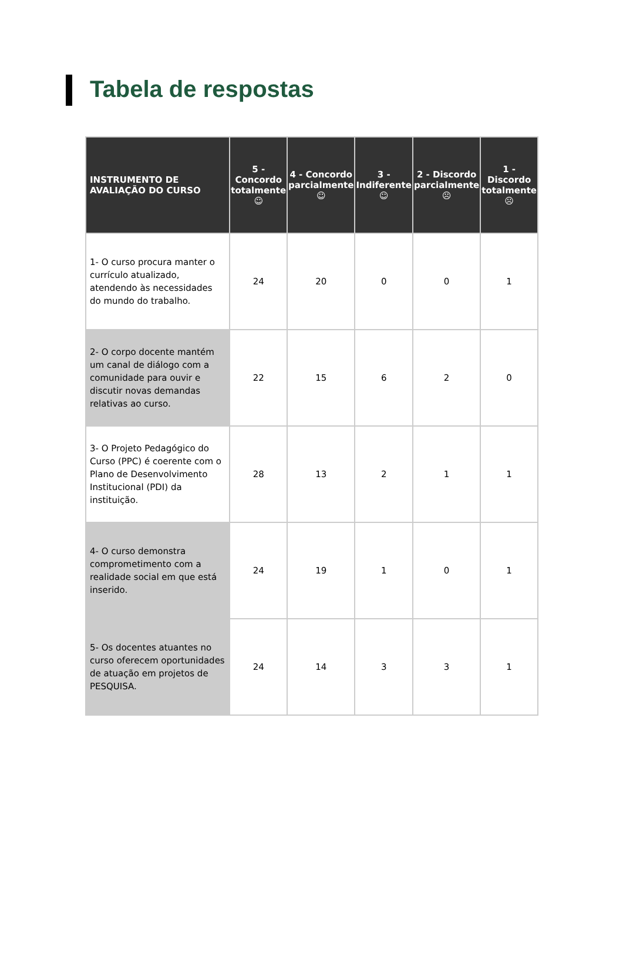Tabela de respostas
| INSTRUMENTO DE AVALIAÇÃO DO CURSO | 5 - Concordo totalmente ☺ | 4 - Concordo parcialmente ☺ | 3 - Indiferente ☺ | 2 - Discordo parcialmente ☹ | 1 - Discordo totalmente ☹ |
| --- | --- | --- | --- | --- | --- |
| 1- O curso procura manter o currículo atualizado, atendendo às necessidades do mundo do trabalho. | 24 | 20 | 0 | 0 | 1 |
| 2- O corpo docente mantém um canal de diálogo com a comunidade para ouvir e discutir novas demandas relativas ao curso. | 22 | 15 | 6 | 2 | 0 |
| 3- O Projeto Pedagógico do Curso (PPC) é coerente com o Plano de Desenvolvimento Institucional (PDI) da instituição. | 28 | 13 | 2 | 1 | 1 |
| 4- O curso demonstra comprometimento com a realidade social em que está inserido. | 24 | 19 | 1 | 0 | 1 |
| 5- Os docentes atuantes no curso oferecem oportunidades de atuação em projetos de PESQUISA. | 24 | 14 | 3 | 3 | 1 |